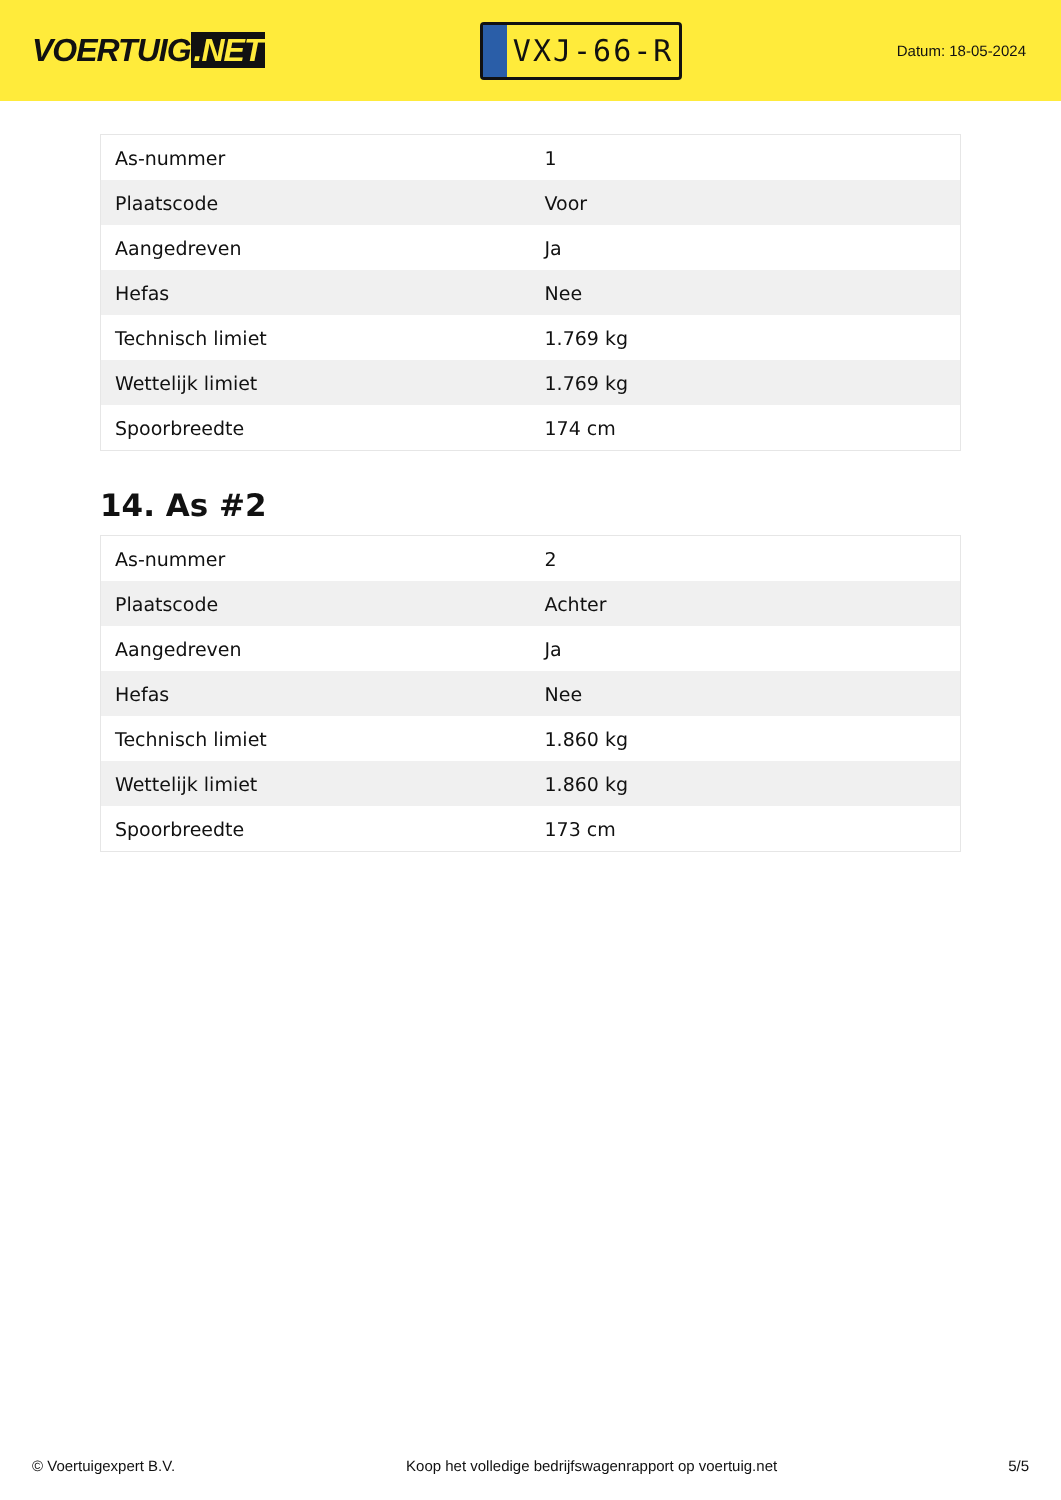VOERTUIG.NET
VXJ-66-R
Datum: 18-05-2024
| As-nummer | 1 |
| Plaatscode | Voor |
| Aangedreven | Ja |
| Hefas | Nee |
| Technisch limiet | 1.769 kg |
| Wettelijk limiet | 1.769 kg |
| Spoorbreedte | 174 cm |
14. As #2
| As-nummer | 2 |
| Plaatscode | Achter |
| Aangedreven | Ja |
| Hefas | Nee |
| Technisch limiet | 1.860 kg |
| Wettelijk limiet | 1.860 kg |
| Spoorbreedte | 173 cm |
© Voertuigexpert B.V. Koop het volledige bedrijfswagenrapport op voertuig.net 5/5